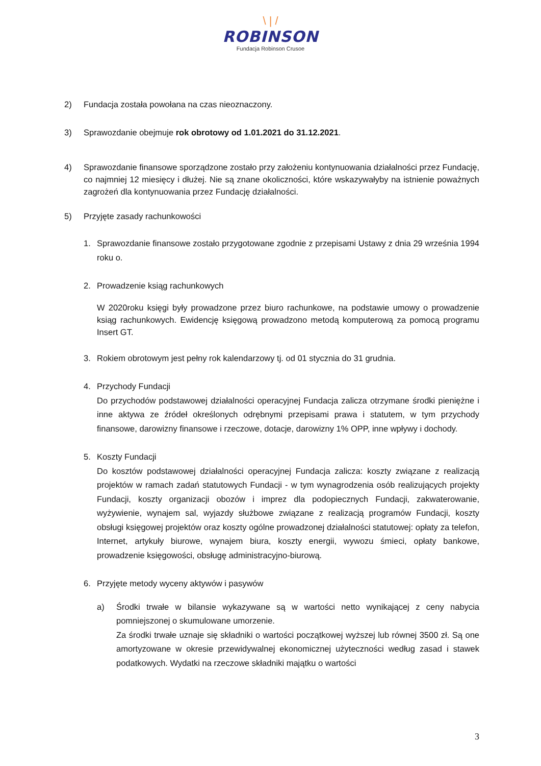\ | /
ROBINSON
Fundacja Robinson Crusoe
2) Fundacja została powołana na czas nieoznaczony.
3) Sprawozdanie obejmuje rok obrotowy od 1.01.2021 do 31.12.2021.
4) Sprawozdanie finansowe sporządzone zostało przy założeniu kontynuowania działalności przez Fundację, co najmniej 12 miesięcy i dłużej. Nie są znane okoliczności, które wskazywałyby na istnienie poważnych zagrożeń dla kontynuowania przez Fundację działalności.
5) Przyjęte zasady rachunkowości
1. Sprawozdanie finansowe zostało przygotowane zgodnie z przepisami Ustawy z dnia 29 września 1994 roku o.
2. Prowadzenie ksiąg rachunkowych
W 2020roku księgi były prowadzone przez biuro rachunkowe, na podstawie umowy o prowadzenie ksiąg rachunkowych. Ewidencję księgową prowadzono metodą komputerową za pomocą programu Insert GT.
3. Rokiem obrotowym jest pełny rok kalendarzowy tj. od 01 stycznia do 31 grudnia.
4. Przychody Fundacji
Do przychodów podstawowej działalności operacyjnej Fundacja zalicza otrzymane środki pieniężne i inne aktywa ze źródeł określonych odrębnymi przepisami prawa i statutem, w tym przychody finansowe, darowizny finansowe i rzeczowe, dotacje, darowizny 1% OPP, inne wpływy i dochody.
5. Koszty Fundacji
Do kosztów podstawowej działalności operacyjnej Fundacja zalicza: koszty związane z realizacją projektów w ramach zadań statutowych Fundacji - w tym wynagrodzenia osób realizujących projekty Fundacji, koszty organizacji obozów i imprez dla podopiecznych Fundacji, zakwaterowanie, wyżywienie, wynajem sal, wyjazdy służbowe związane z realizacją programów Fundacji, koszty obsługi księgowej projektów oraz koszty ogólne prowadzonej działalności statutowej: opłaty za telefon, Internet, artykuły biurowe, wynajem biura, koszty energii, wywozu śmieci, opłaty bankowe, prowadzenie księgowości, obsługę administracyjno-biurową.
6. Przyjęte metody wyceny aktywów i pasywów
a) Środki trwałe w bilansie wykazywane są w wartości netto wynikającej z ceny nabycia pomniejszonej o skumulowane umorzenie.
Za środki trwałe uznaje się składniki o wartości początkowej wyższej lub równej 3500 zł. Są one amortyzowane w okresie przewidywalnej ekonomicznej użyteczności według zasad i stawek podatkowych. Wydatki na rzeczowe składniki majątku o wartości
3